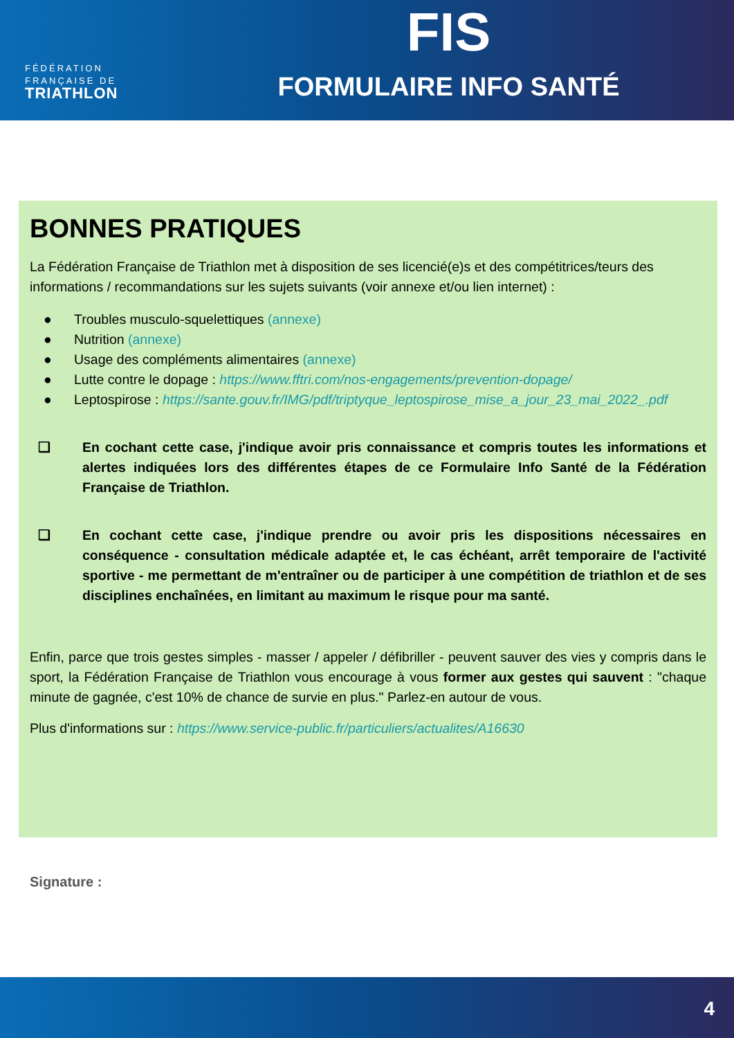FÉDÉRATION
FRANÇAISE DE
TRIATHLON
FIS
FORMULAIRE INFO SANTÉ
BONNES PRATIQUES
La Fédération Française de Triathlon met à disposition de ses licencié(e)s et des compétitrices/teurs des informations / recommandations sur les sujets suivants (voir annexe et/ou lien internet) :
● Troubles musculo-squelettiques (annexe)
● Nutrition (annexe)
● Usage des compléments alimentaires (annexe)
● Lutte contre le dopage : https://www.fftri.com/nos-engagements/prevention-dopage/
● Leptospirose : https://sante.gouv.fr/IMG/pdf/triptyque_leptospirose_mise_a_jour_23_mai_2022_.pdf
❑ En cochant cette case, j'indique avoir pris connaissance et compris toutes les informations et alertes indiquées lors des différentes étapes de ce Formulaire Info Santé de la Fédération Française de Triathlon.
❑ En cochant cette case, j'indique prendre ou avoir pris les dispositions nécessaires en conséquence - consultation médicale adaptée et, le cas échéant, arrêt temporaire de l'activité sportive - me permettant de m'entraîner ou de participer à une compétition de triathlon et de ses disciplines enchaînées, en limitant au maximum le risque pour ma santé.
Enfin, parce que trois gestes simples - masser / appeler / défibriller - peuvent sauver des vies y compris dans le sport, la Fédération Française de Triathlon vous encourage à vous former aux gestes qui sauvent : "chaque minute de gagnée, c'est 10% de chance de survie en plus." Parlez-en autour de vous.
Plus d'informations sur : https://www.service-public.fr/particuliers/actualites/A16630
Signature :
4